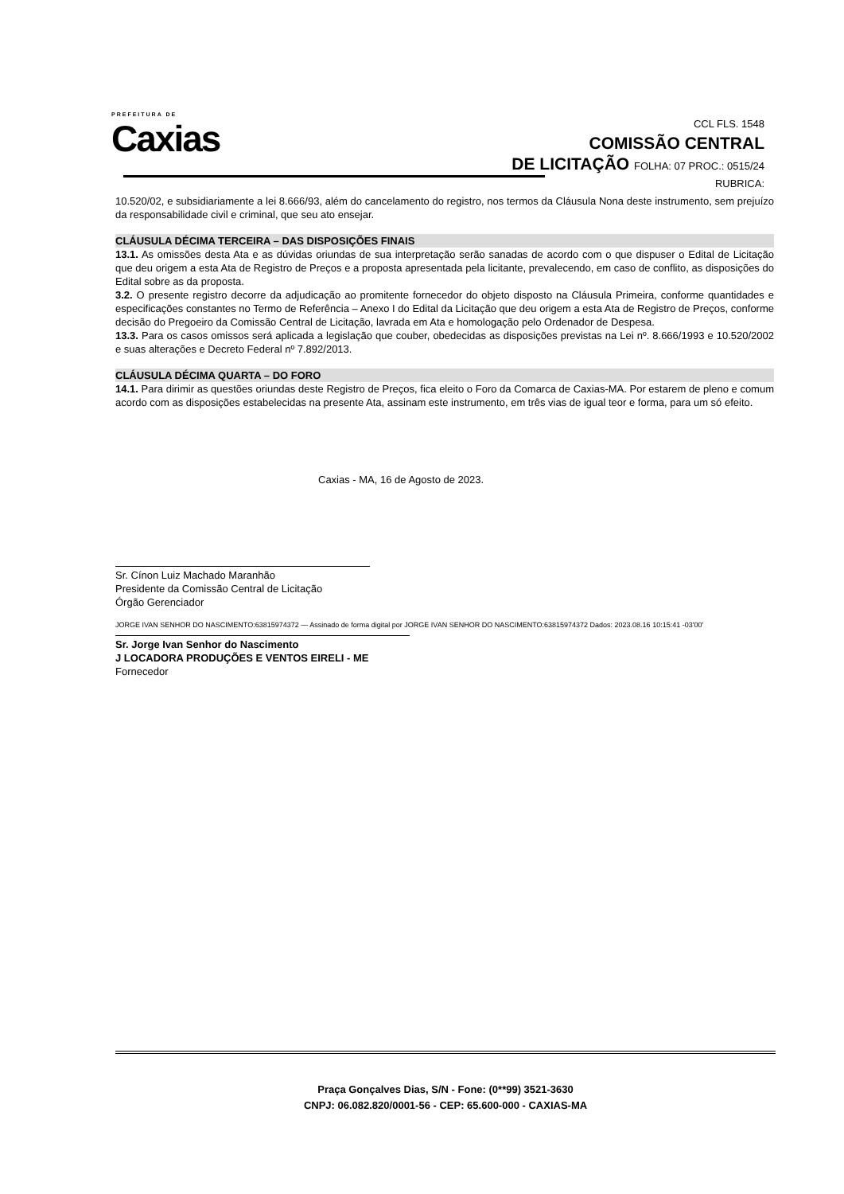PREFEITURA DE
Caxias
CCL FLS. 1548
COMISSÃO CENTRAL
DE LICITAÇÃO FOLHA: 07 PROC.: 0515/24
RUBRICA:
10.520/02, e subsidiariamente a lei 8.666/93, além do cancelamento do registro, nos termos da Cláusula Nona deste instrumento, sem prejuízo da responsabilidade civil e criminal, que seu ato ensejar.
CLÁUSULA DÉCIMA TERCEIRA – DAS DISPOSIÇÕES FINAIS
13.1. As omissões desta Ata e as dúvidas oriundas de sua interpretação serão sanadas de acordo com o que dispuser o Edital de Licitação que deu origem a esta Ata de Registro de Preços e a proposta apresentada pela licitante, prevalecendo, em caso de conflito, as disposições do Edital sobre as da proposta.
3.2. O presente registro decorre da adjudicação ao promitente fornecedor do objeto disposto na Cláusula Primeira, conforme quantidades e especificações constantes no Termo de Referência – Anexo I do Edital da Licitação que deu origem a esta Ata de Registro de Preços, conforme decisão do Pregoeiro da Comissão Central de Licitação, lavrada em Ata e homologação pelo Ordenador de Despesa.
13.3. Para os casos omissos será aplicada a legislação que couber, obedecidas as disposições previstas na Lei nº. 8.666/1993 e 10.520/2002 e suas alterações e Decreto Federal nº 7.892/2013.
CLÁUSULA DÉCIMA QUARTA – DO FORO
14.1. Para dirimir as questões oriundas deste Registro de Preços, fica eleito o Foro da Comarca de Caxias-MA. Por estarem de pleno e comum acordo com as disposições estabelecidas na presente Ata, assinam este instrumento, em três vias de igual teor e forma, para um só efeito.
Caxias - MA, 16 de Agosto de 2023.
Sr. Cínon Luiz Machado Maranhão
Presidente da Comissão Central de Licitação
Órgão Gerenciador
JORGE IVAN SENHOR DO NASCIMENTO:63815974372 — Assinado de forma digital por JORGE IVAN SENHOR DO NASCIMENTO:63815974372 Dados: 2023.08.16 10:15:41 -03'00'
Sr. Jorge Ivan Senhor do Nascimento
J LOCADORA PRODUÇÕES E VENTOS EIRELI - ME
Fornecedor
Praça Gonçalves Dias, S/N - Fone: (0**99) 3521-3630
CNPJ: 06.082.820/0001-56 - CEP: 65.600-000 - CAXIAS-MA